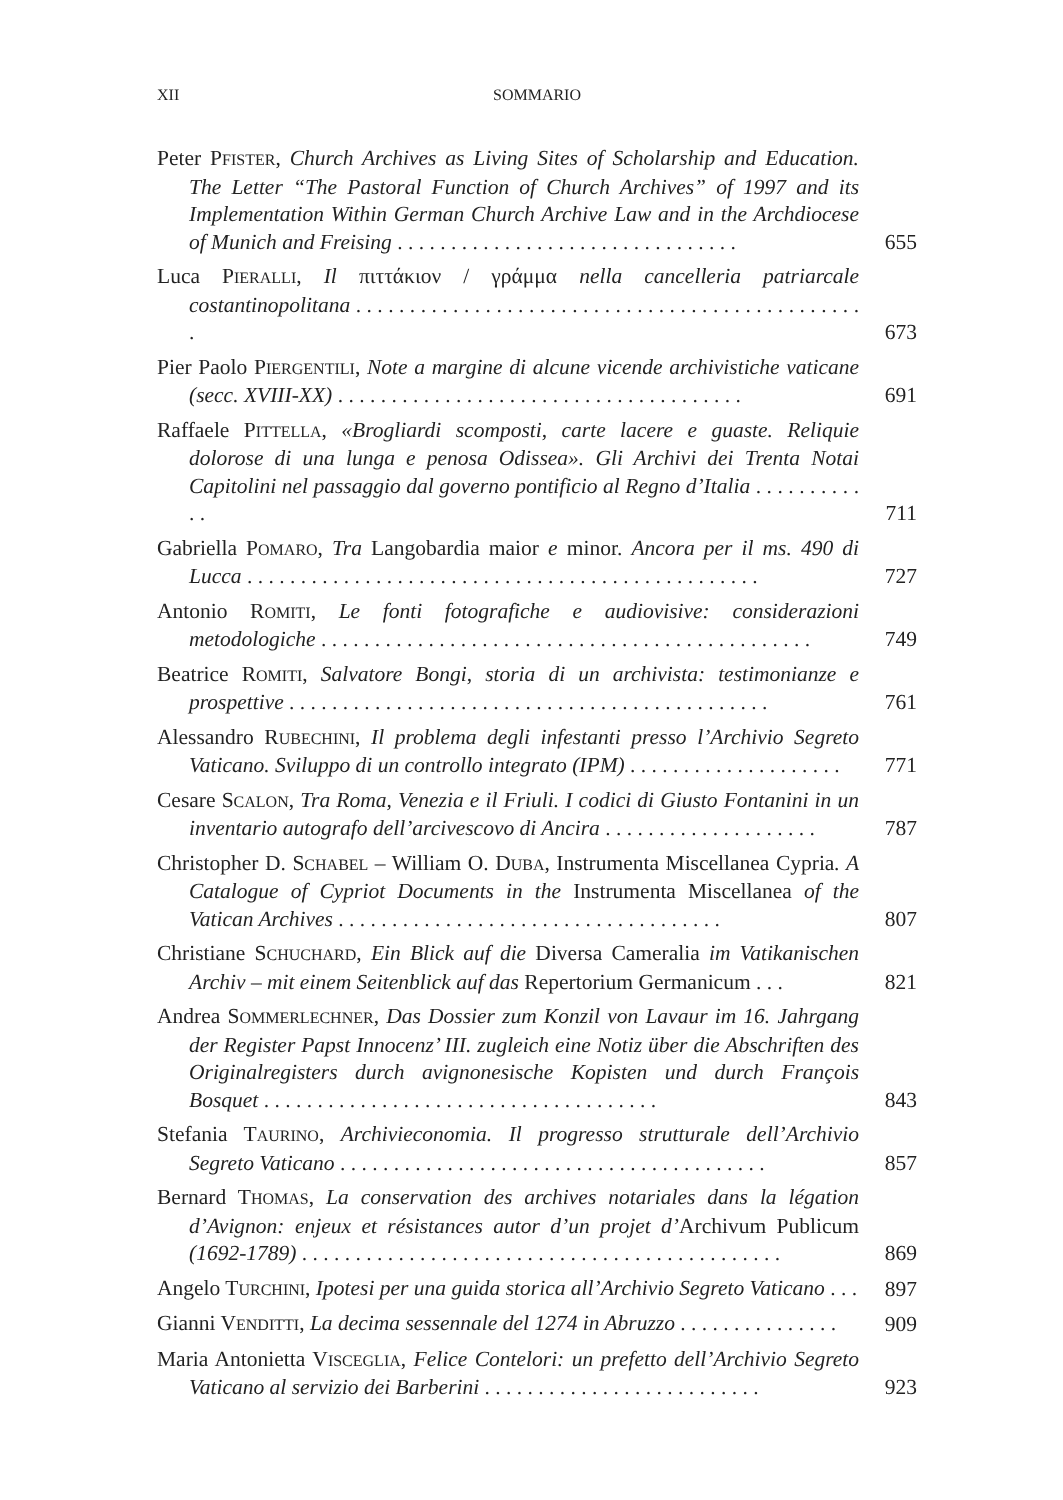XII SOMMARIO
Peter PFISTER, Church Archives as Living Sites of Scholarship and Education. The Letter “The Pastoral Function of Church Archives” of 1997 and its Implementation Within German Church Archive Law and in the Archdiocese of Munich and Freising . . . . . . . . . . . . . . . . . . . . . . . . . . . . . . . .
655
Luca PIERALLI, Il πιττάκιον / γράμμα nella cancelleria patriarcale costantinopolitana . . . . . . . . . . . . . . . . . . . . . . . . . . . . . . . . . . . . . . . . . . . . . . . .
673
Pier Paolo PIERGENTILI, Note a margine di alcune vicende archivistiche vaticane (secc. XVIII-XX) . . . . . . . . . . . . . . . . . . . . . . . . . . . . . . . . . . . . . .
691
Raffaele PITTELLA, «Brogliardi scomposti, carte lacere e guaste. Reliquie dolorose di una lunga e penosa Odissea». Gli Archivi dei Trenta Notai Capitolini nel passaggio dal governo pontificio al Regno d’Italia . . . . . . . . . . . .
711
Gabriella POMARO, Tra Langobardia maior e minor. Ancora per il ms. 490 di Lucca . . . . . . . . . . . . . . . . . . . . . . . . . . . . . . . . . . . . . . . . . . . . . . . .
727
Antonio ROMITI, Le fonti fotografiche e audiovisive: considerazioni metodologiche . . . . . . . . . . . . . . . . . . . . . . . . . . . . . . . . . . . . . . . . . . . . . .
749
Beatrice ROMITI, Salvatore Bongi, storia di un archivista: testimonianze e prospettive . . . . . . . . . . . . . . . . . . . . . . . . . . . . . . . . . . . . . . . . . . . . .
761
Alessandro RUBECHINI, Il problema degli infestanti presso l’Archivio Segreto Vaticano. Sviluppo di un controllo integrato (IPM) . . . . . . . . . . . . . . . . . . . .
771
Cesare SCALON, Tra Roma, Venezia e il Friuli. I codici di Giusto Fontanini in un inventario autografo dell’arcivescovo di Ancira . . . . . . . . . . . . . . . . . . . .
787
Christopher D. SCHABEL – William O. DUBA, Instrumenta Miscellanea Cypria. A Catalogue of Cypriot Documents in the Instrumenta Miscellanea of the Vatican Archives . . . . . . . . . . . . . . . . . . . . . . . . . . . . . . . . . . . .
807
Christiane SCHUCHARD, Ein Blick auf die Diversa Cameralia im Vatikanischen Archiv – mit einem Seitenblick auf das Repertorium Germanicum . . .
821
Andrea SOMMERLECHNER, Das Dossier zum Konzil von Lavaur im 16. Jahrgang der Register Papst Innocenz’ III. zugleich eine Notiz über die Abschriften des Originalregisters durch avignonesische Kopisten und durch François Bosquet . . . . . . . . . . . . . . . . . . . . . . . . . . . . . . . . . . . . .
843
Stefania TAURINO, Archivieconomia. Il progresso strutturale dell’Archivio Segreto Vaticano . . . . . . . . . . . . . . . . . . . . . . . . . . . . . . . . . . . . . . . .
857
Bernard THOMAS, La conservation des archives notariales dans la légation d’Avignon: enjeux et résistances autor d’un projet d’Archivum Publicum (1692-1789) . . . . . . . . . . . . . . . . . . . . . . . . . . . . . . . . . . . . . . . . . . . . .
869
Angelo TURCHINI, Ipotesi per una guida storica all’Archivio Segreto Vaticano . . .
897
Gianni VENDITTI, La decima sessennale del 1274 in Abruzzo . . . . . . . . . . . . . . .
909
Maria Antonietta VISCEGLIA, Felice Contelori: un prefetto dell’Archivio Segreto Vaticano al servizio dei Barberini . . . . . . . . . . . . . . . . . . . . . . . . . .
923